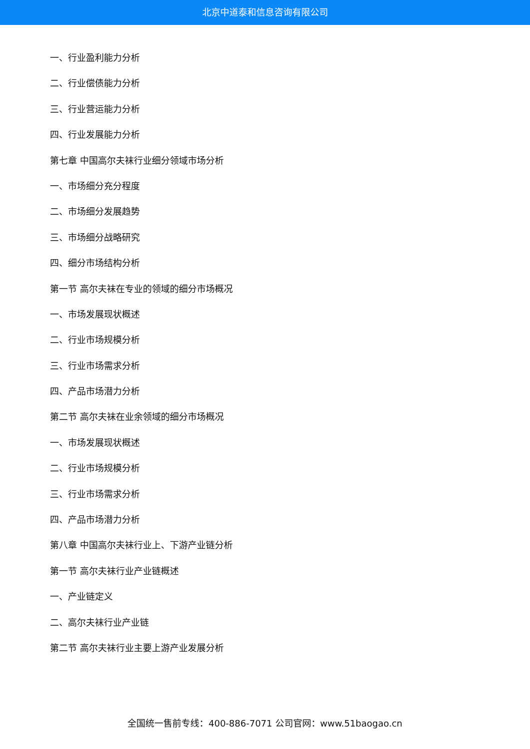北京中道泰和信息咨询有限公司
一、行业盈利能力分析
二、行业偿债能力分析
三、行业营运能力分析
四、行业发展能力分析
第七章 中国高尔夫袜行业细分领域市场分析
一、市场细分充分程度
二、市场细分发展趋势
三、市场细分战略研究
四、细分市场结构分析
第一节 高尔夫袜在专业的领域的细分市场概况
一、市场发展现状概述
二、行业市场规模分析
三、行业市场需求分析
四、产品市场潜力分析
第二节 高尔夫袜在业余领域的细分市场概况
一、市场发展现状概述
二、行业市场规模分析
三、行业市场需求分析
四、产品市场潜力分析
第八章 中国高尔夫袜行业上、下游产业链分析
第一节 高尔夫袜行业产业链概述
一、产业链定义
二、高尔夫袜行业产业链
第二节 高尔夫袜行业主要上游产业发展分析
全国统一售前专线：400-886-7071 公司官网：www.51baogao.cn